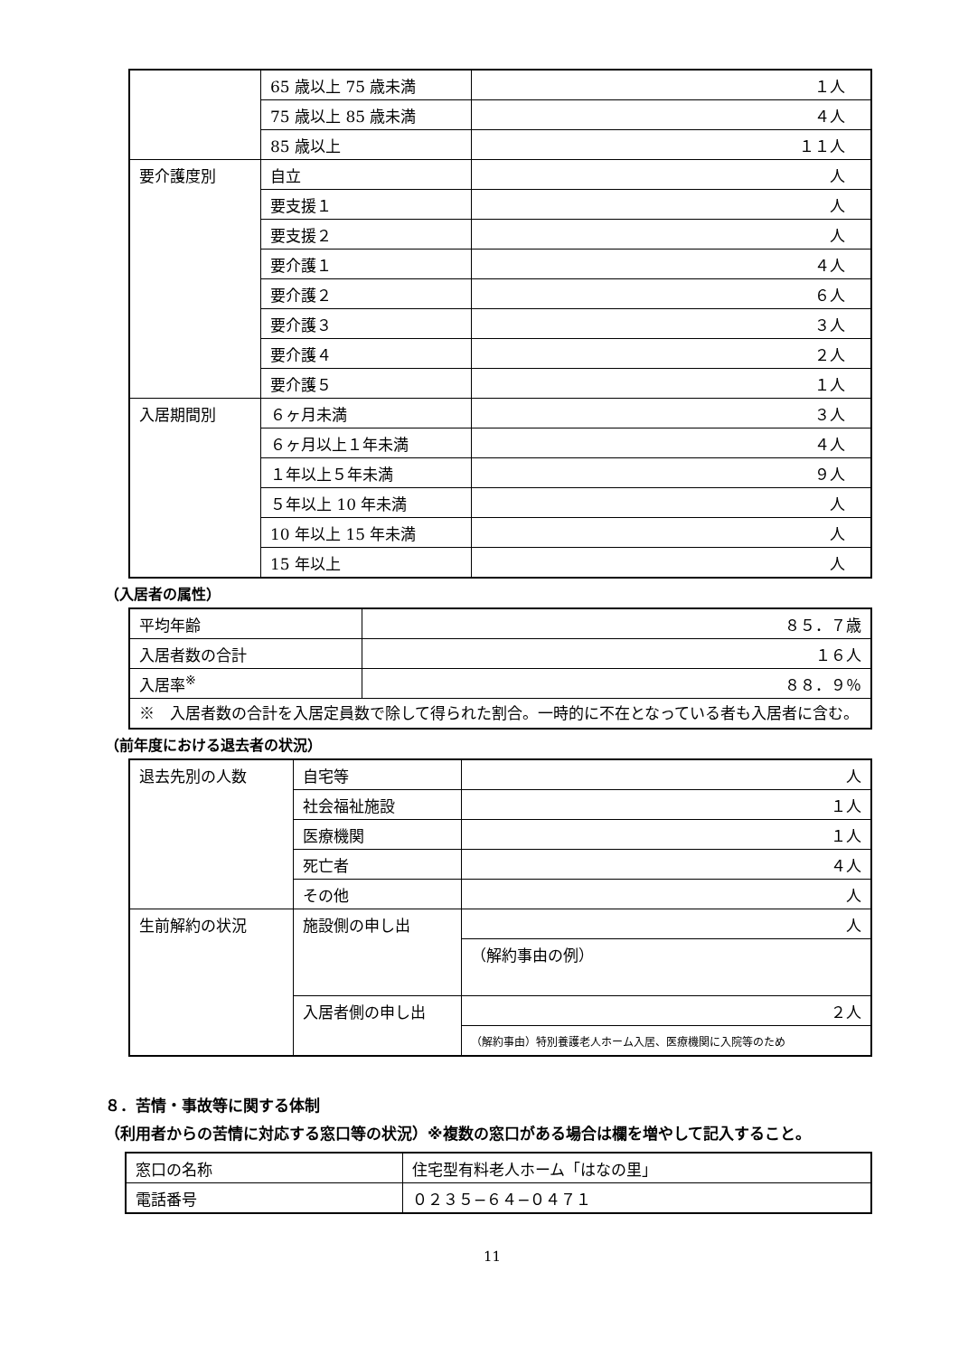| | 65 歳以上 75 歳未満 | １人 |
| | 75 歳以上 85 歳未満 | ４人 |
| | 85 歳以上 | １１人 |
| 要介護度別 | 自立 | 人 |
| | 要支援１ | 人 |
| | 要支援２ | 人 |
| | 要介護１ | ４人 |
| | 要介護２ | ６人 |
| | 要介護３ | ３人 |
| | 要介護４ | ２人 |
| | 要介護５ | １人 |
| 入居期間別 | ６ヶ月未満 | ３人 |
| | ６ヶ月以上１年未満 | ４人 |
| | １年以上５年未満 | ９人 |
| | ５年以上 10 年未満 | 人 |
| | 10 年以上 15 年未満 | 人 |
| | 15 年以上 | 人 |
（入居者の属性）
| 平均年齢 | ８５．７歳 |
| 入居者数の合計 | １６人 |
| 入居率<sup>※</sup> | ８８．９％ |
| ※ 入居者数の合計を入居定員数で除して得られた割合。一時的に不在となっている者も入居者に含む。 | |
（前年度における退去者の状況）
| 退去先別の人数 | 自宅等 | 人 |
| | 社会福祉施設 | １人 |
| | 医療機関 | １人 |
| | 死亡者 | ４人 |
| | その他 | 人 |
| 生前解約の状況 | 施設側の申し出 | 人 |
| | | （解約事由の例） |
| | 入居者側の申し出 | ２人 |
| | | （解約事由）特別養護老人ホーム入居、医療機関に入院等のため |
８．苦情・事故等に関する体制
（利用者からの苦情に対応する窓口等の状況）※複数の窓口がある場合は欄を増やして記入すること。
| 窓口の名称 | 住宅型有料老人ホーム「はなの里」 |
| 電話番号 | ０２３５−６４−０４７１ |
11